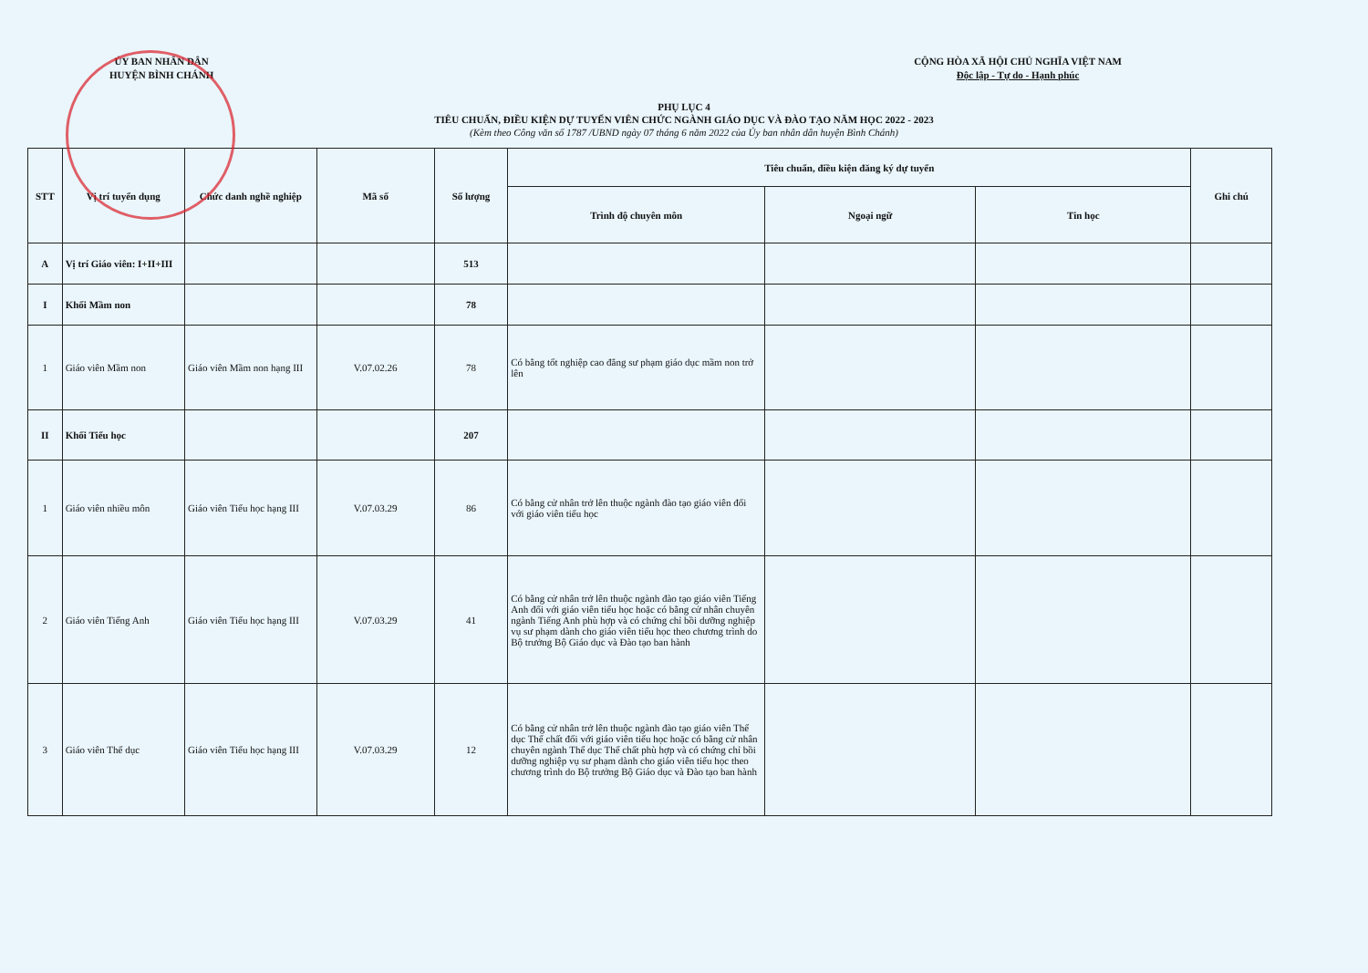ỦY BAN NHÂN DÂN
HUYỆN BÌNH CHÁNH
CỘNG HÒA XÃ HỘI CHỦ NGHĨA VIỆT NAM
Độc lập - Tự do - Hạnh phúc
PHỤ LỤC 4
TIÊU CHUẨN, ĐIỀU KIỆN DỰ TUYỂN VIÊN CHỨC NGÀNH GIÁO DỤC VÀ ĐÀO TẠO NĂM HỌC 2022 - 2023
(Kèm theo Công văn số 1787 /UBND ngày 07 tháng 6 năm 2022 của Ủy ban nhân dân huyện Bình Chánh)
| STT | Vị trí tuyển dụng | Chức danh nghề nghiệp | Mã số | Số lượng | Tiêu chuẩn, điều kiện đăng ký dự tuyển | | | Ghi chú |
| --- | --- | --- | --- | --- | --- | --- | --- | --- |
| | | | | | Trình độ chuyên môn | Ngoại ngữ | Tin học | |
| A | Vị trí Giáo viên: I+II+III | | | 513 | | | | |
| I | Khối Mầm non | | | 78 | | | | |
| 1 | Giáo viên Mầm non | Giáo viên Mầm non hạng III | V.07.02.26 | 78 | Có bằng tốt nghiệp cao đẳng sư phạm giáo dục mầm non trở lên | | | |
| II | Khối Tiểu học | | | 207 | | | | |
| 1 | Giáo viên nhiều môn | Giáo viên Tiểu học hạng III | V.07.03.29 | 86 | Có bằng cử nhân trở lên thuộc ngành đào tạo giáo viên đối với giáo viên tiểu học | | | |
| 2 | Giáo viên Tiếng Anh | Giáo viên Tiểu học hạng III | V.07.03.29 | 41 | Có bằng cử nhân trở lên thuộc ngành đào tạo giáo viên Tiếng Anh đối với giáo viên tiểu học hoặc có bằng cử nhân chuyên ngành Tiếng Anh phù hợp và có chứng chỉ bồi dưỡng nghiệp vụ sư phạm dành cho giáo viên tiểu học theo chương trình do Bộ trưởng Bộ Giáo dục và Đào tạo ban hành | | | |
| 3 | Giáo viên Thể dục | Giáo viên Tiểu học hạng III | V.07.03.29 | 12 | Có bằng cử nhân trở lên thuộc ngành đào tạo giáo viên Thể dục Thể chất đối với giáo viên tiểu học hoặc có bằng cử nhân chuyên ngành Thể dục Thể chất phù hợp và có chứng chỉ bồi dưỡng nghiệp vụ sư phạm dành cho giáo viên tiểu học theo chương trình do Bộ trưởng Bộ Giáo dục và Đào tạo ban hành | | | |